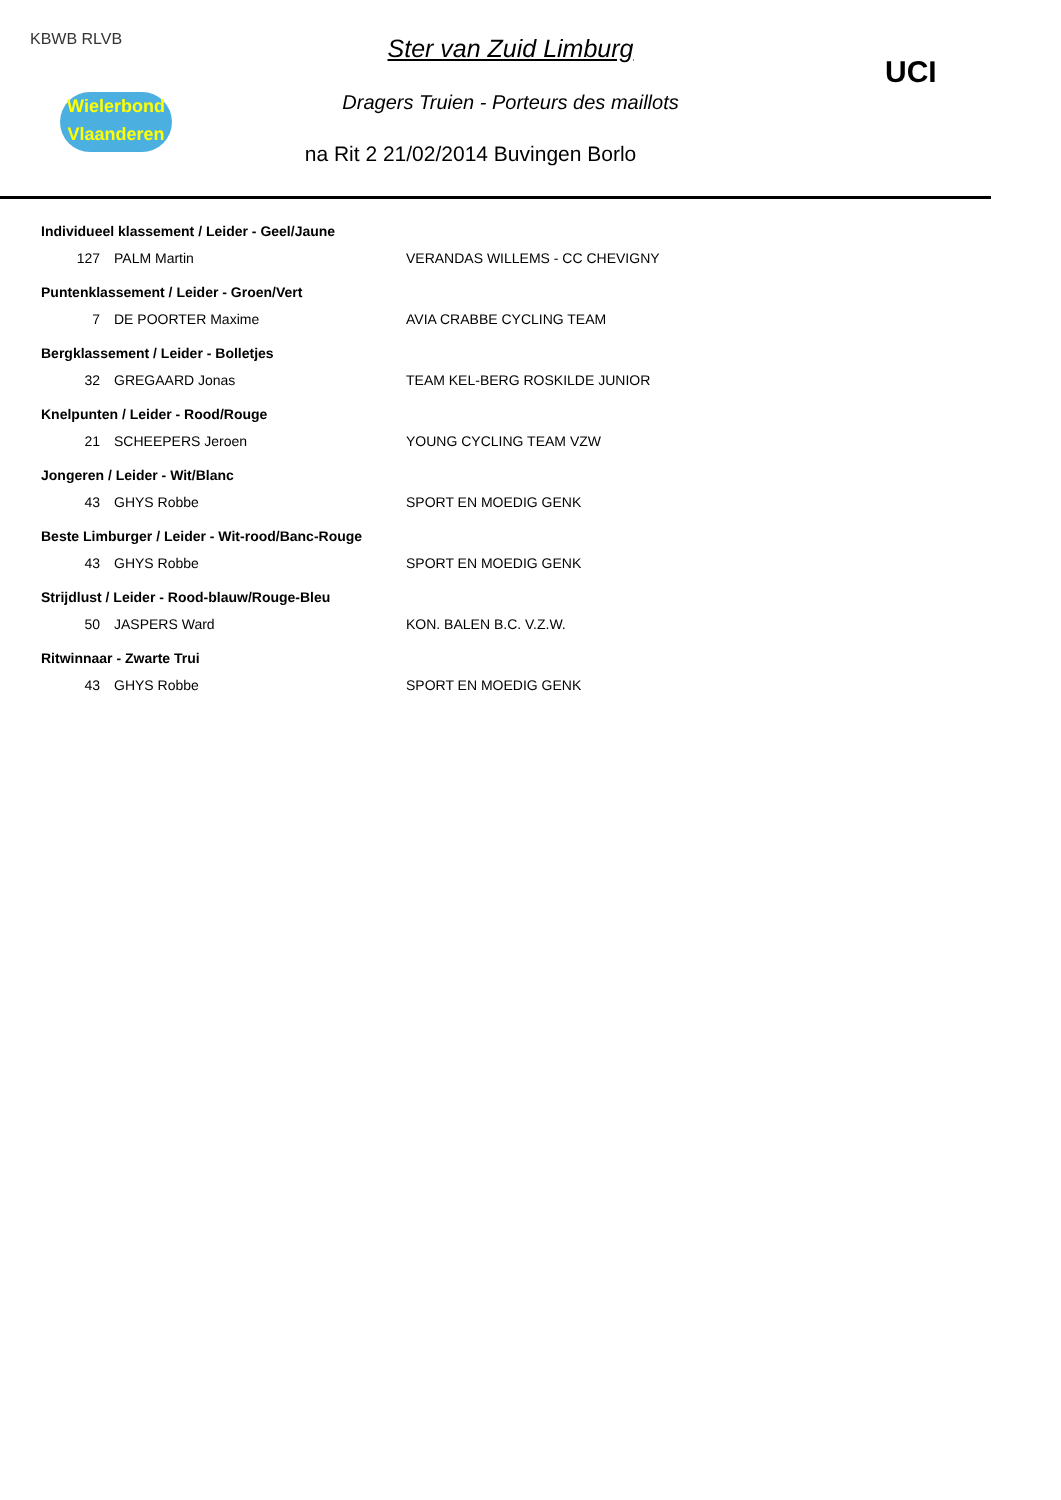KBWB RLVB
Wielerbond
Vlaanderen
UCI
Ster van Zuid Limburg
Dragers Truien - Porteurs des maillots
na Rit 2 21/02/2014 Buvingen Borlo
| Individueel klassement / Leider - Geel/Jaune | | |
| --- | --- | --- |
| 127 | PALM Martin | VERANDAS WILLEMS - CC CHEVIGNY |
| Puntenklassement / Leider - Groen/Vert | | |
| 7 | DE POORTER Maxime | AVIA CRABBE CYCLING TEAM |
| Bergklassement / Leider - Bolletjes | | |
| 32 | GREGAARD Jonas | TEAM KEL-BERG ROSKILDE JUNIOR |
| Knelpunten / Leider - Rood/Rouge | | |
| 21 | SCHEEPERS Jeroen | YOUNG CYCLING TEAM VZW |
| Jongeren / Leider - Wit/Blanc | | |
| 43 | GHYS Robbe | SPORT EN MOEDIG GENK |
| Beste Limburger / Leider - Wit-rood/Banc-Rouge | | |
| 43 | GHYS Robbe | SPORT EN MOEDIG GENK |
| Strijdlust / Leider - Rood-blauw/Rouge-Bleu | | |
| 50 | JASPERS Ward | KON. BALEN B.C. V.Z.W. |
| Ritwinnaar - Zwarte Trui | | |
| 43 | GHYS Robbe | SPORT EN MOEDIG GENK |